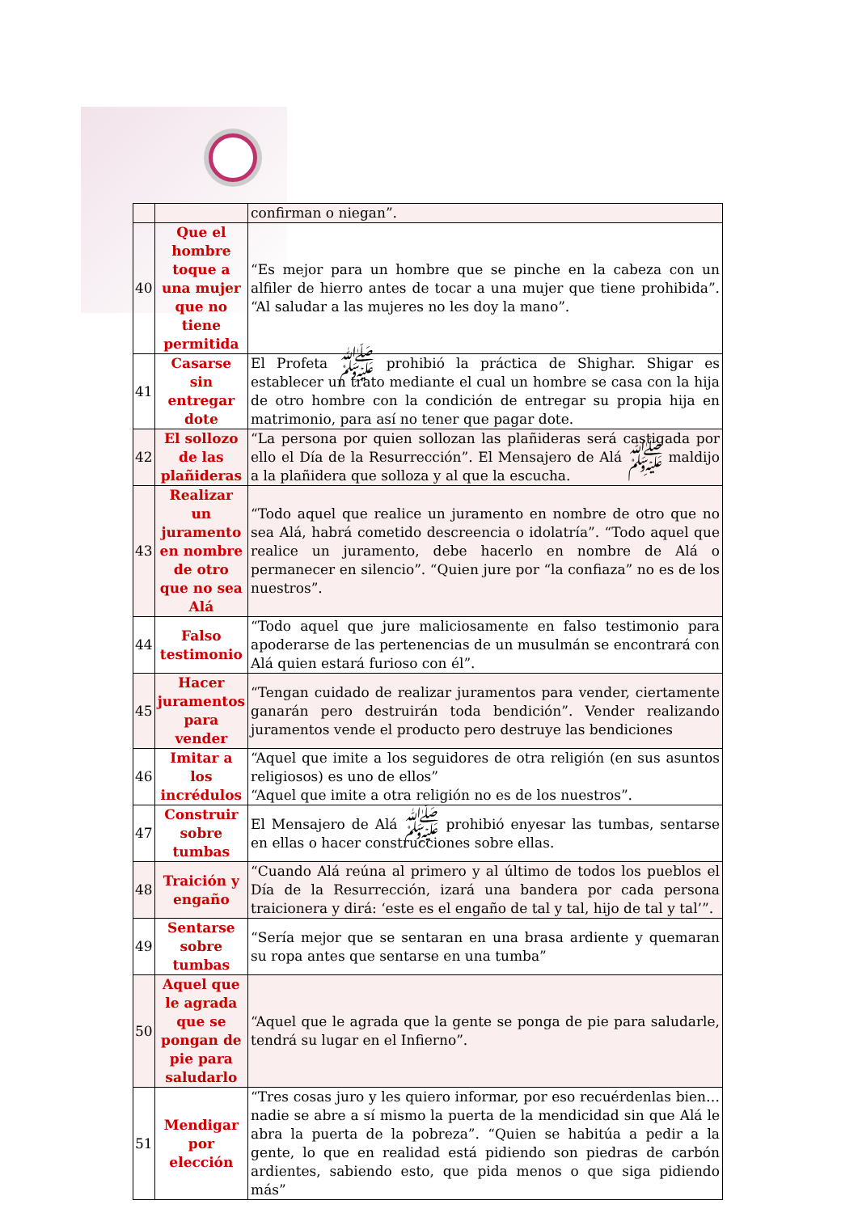| | | confirman o niegan”. |
| 40 | Que el hombre toque a una mujer que no tiene permitida | “Es mejor para un hombre que se pinche en la cabeza con un alfiler de hierro antes de tocar a una mujer que tiene prohibida”. “Al saludar a las mujeres no les doy la mano”. |
| 41 | Casarse sin entregar dote | El Profeta ﷺ prohibió la práctica de Shighar. Shigar es establecer un trato mediante el cual un hombre se casa con la hija de otro hombre con la condición de entregar su propia hija en matrimonio, para así no tener que pagar dote. |
| 42 | El sollozo de las plañideras | “La persona por quien sollozan las plañideras será castigada por ello el Día de la Resurrección”. El Mensajero de Alá ﷺ maldijo a la plañidera que solloza y al que la escucha. |
| 43 | Realizar un juramento en nombre de otro que no sea Alá | “Todo aquel que realice un juramento en nombre de otro que no sea Alá, habrá cometido descreencia o idolatría”. “Todo aquel que realice un juramento, debe hacerlo en nombre de Alá o permanecer en silencio”. “Quien jure por “la confiaza” no es de los nuestros”. |
| 44 | Falso testimonio | “Todo aquel que jure maliciosamente en falso testimonio para apoderarse de las pertenencias de un musulmán se encontrará con Alá quien estará furioso con él”. |
| 45 | Hacer juramentos para vender | “Tengan cuidado de realizar juramentos para vender, ciertamente ganarán pero destruirán toda bendición”. Vender realizando juramentos vende el producto pero destruye las bendiciones |
| 46 | Imitar a los incrédulos | “Aquel que imite a los seguidores de otra religión (en sus asuntos religiosos) es uno de ellos” “Aquel que imite a otra religión no es de los nuestros”. |
| 47 | Construir sobre tumbas | El Mensajero de Alá ﷺ prohibió enyesar las tumbas, sentarse en ellas o hacer construcciones sobre ellas. |
| 48 | Traición y engaño | “Cuando Alá reúna al primero y al último de todos los pueblos el Día de la Resurrección, izará una bandera por cada persona traicionera y dirá: ‘este es el engaño de tal y tal, hijo de tal y tal’”. |
| 49 | Sentarse sobre tumbas | “Sería mejor que se sentaran en una brasa ardiente y quemaran su ropa antes que sentarse en una tumba” |
| 50 | Aquel que le agrada que se pongan de pie para saludarlo | “Aquel que le agrada que la gente se ponga de pie para saludarle, tendrá su lugar en el Infierno”. |
| 51 | Mendigar por elección | “Tres cosas juro y les quiero informar, por eso recuérdenlas bien… nadie se abre a sí mismo la puerta de la mendicidad sin que Alá le abra la puerta de la pobreza”. “Quien se habitúa a pedir a la gente, lo que en realidad está pidiendo son piedras de carbón ardientes, sabiendo esto, que pida menos o que siga pidiendo más” |